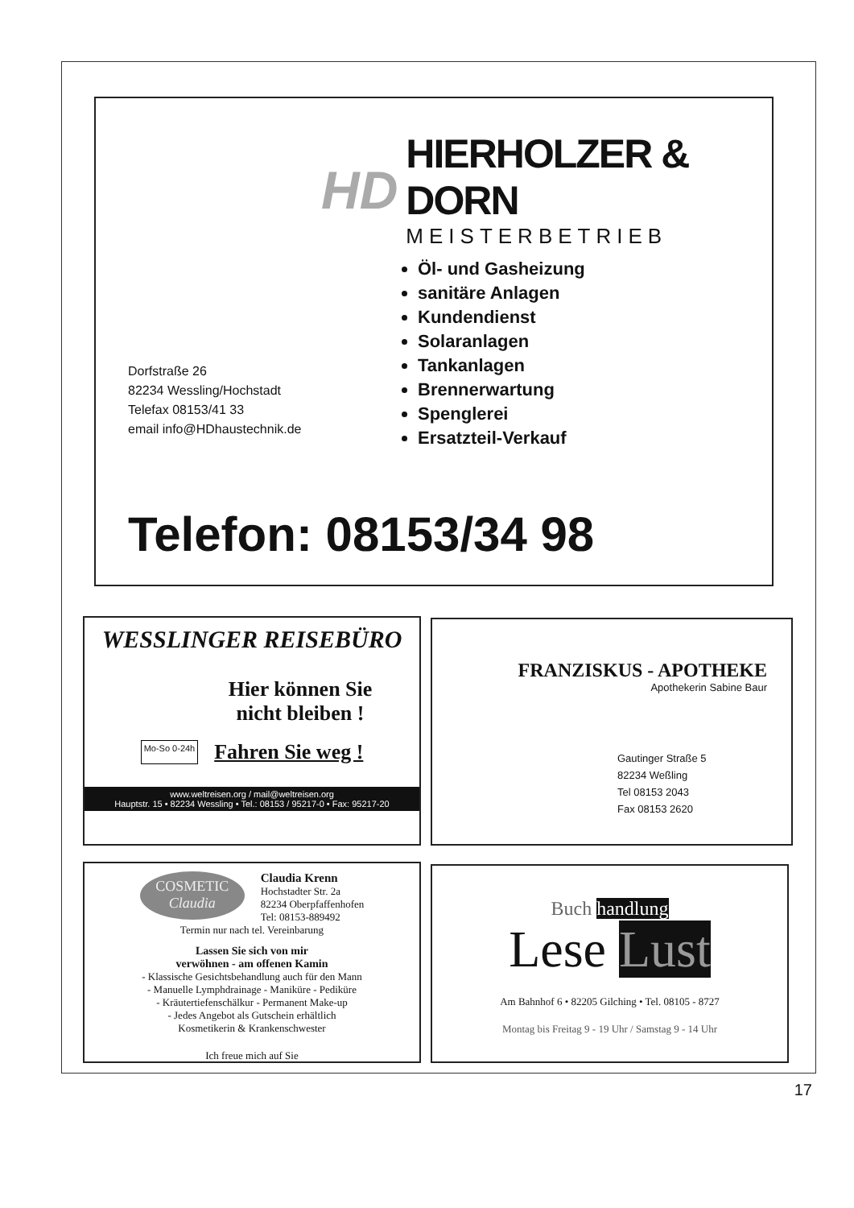HD
HIERHOLZER & DORN
MEISTERBETRIEB
Dorfstraße 26
82234 Wessling/Hochstadt
Telefax 08153/41 33
email info@HDhaustechnik.de
Öl- und Gasheizung
sanitäre Anlagen
Kundendienst
Solaranlagen
Tankanlagen
Brennerwartung
Spenglerei
Ersatzteil-Verkauf
Telefon: 08153/34 98
WESSLINGER REISEBÜRO
Hier können Sie
nicht bleiben !
Mo-So 0-24h Fahren Sie weg !
www.weltreisen.org / mail@weltreisen.org
Hauptstr. 15 • 82234 Wessling • Tel.: 08153 / 95217-0 • Fax: 95217-20
FRANZISKUS - APOTHEKE
Apothekerin Sabine Baur
Gautinger Straße 5
82234 Weßling
Tel 08153 2043
Fax 08153 2620
COSMETIC
Claudia
Claudia Krenn
Hochstadter Str. 2a
82234 Oberpfaffenhofen
Tel: 08153-889492
Termin nur nach tel. Vereinbarung
Lassen Sie sich von mir
verwöhnen - am offenen Kamin
- Klassische Gesichtsbehandlung auch für den Mann
- Manuelle Lymphdrainage - Maniküre - Pediküre
- Kräutertiefenschälkur - Permanent Make-up
- Jedes Angebot als Gutschein erhältlich
Kosmetikerin & Krankenschwester
Ich freue mich auf Sie
Buch handlung
Lese Lust
Am Bahnhof 6 • 82205 Gilching • Tel. 08105 - 8727
Montag bis Freitag 9 - 19 Uhr / Samstag 9 - 14 Uhr
17